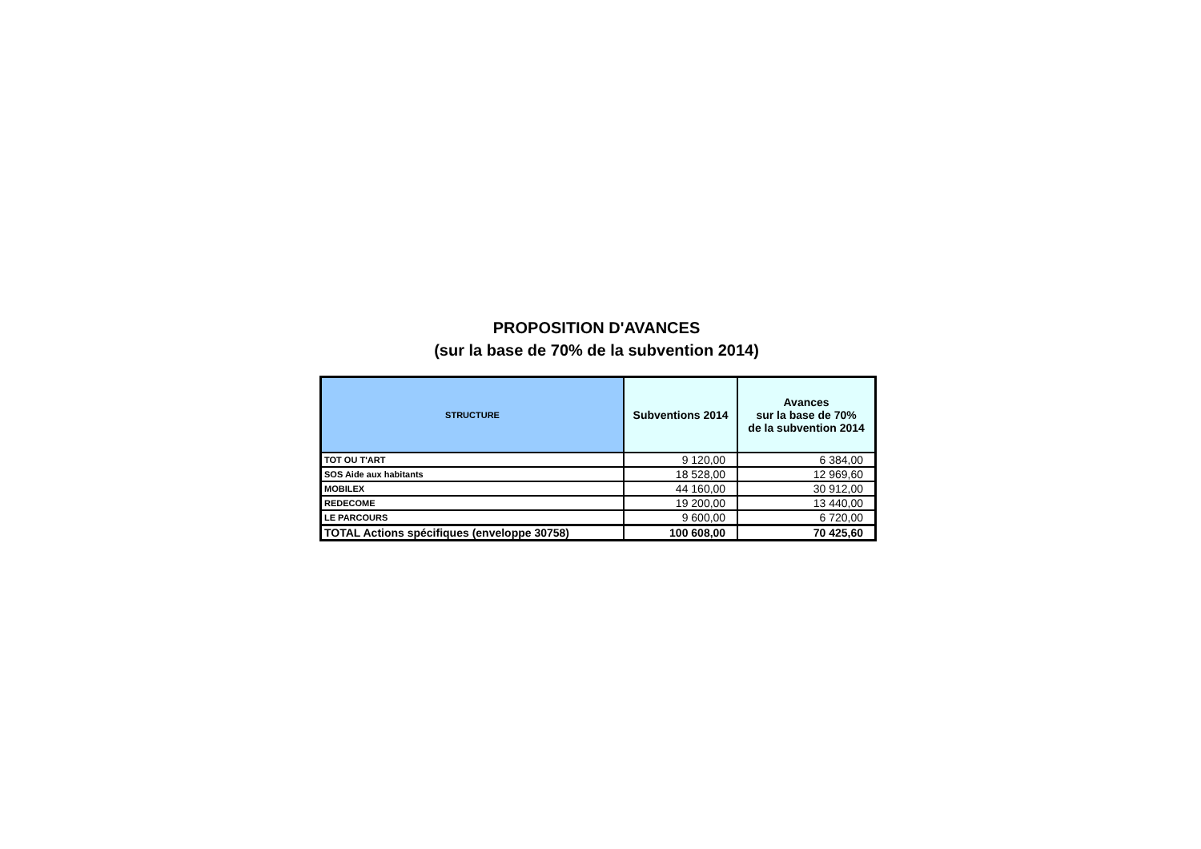PROPOSITION D'AVANCES
(sur la base de 70% de la subvention 2014)
| STRUCTURE | Subventions 2014 | Avances sur la base de 70% de la subvention 2014 |
| --- | --- | --- |
| TOT OU T'ART | 9 120,00 | 6 384,00 |
| SOS Aide aux habitants | 18 528,00 | 12 969,60 |
| MOBILEX | 44 160,00 | 30 912,00 |
| REDECOME | 19 200,00 | 13 440,00 |
| LE PARCOURS | 9 600,00 | 6 720,00 |
| TOTAL Actions spécifiques (enveloppe 30758) | 100 608,00 | 70 425,60 |